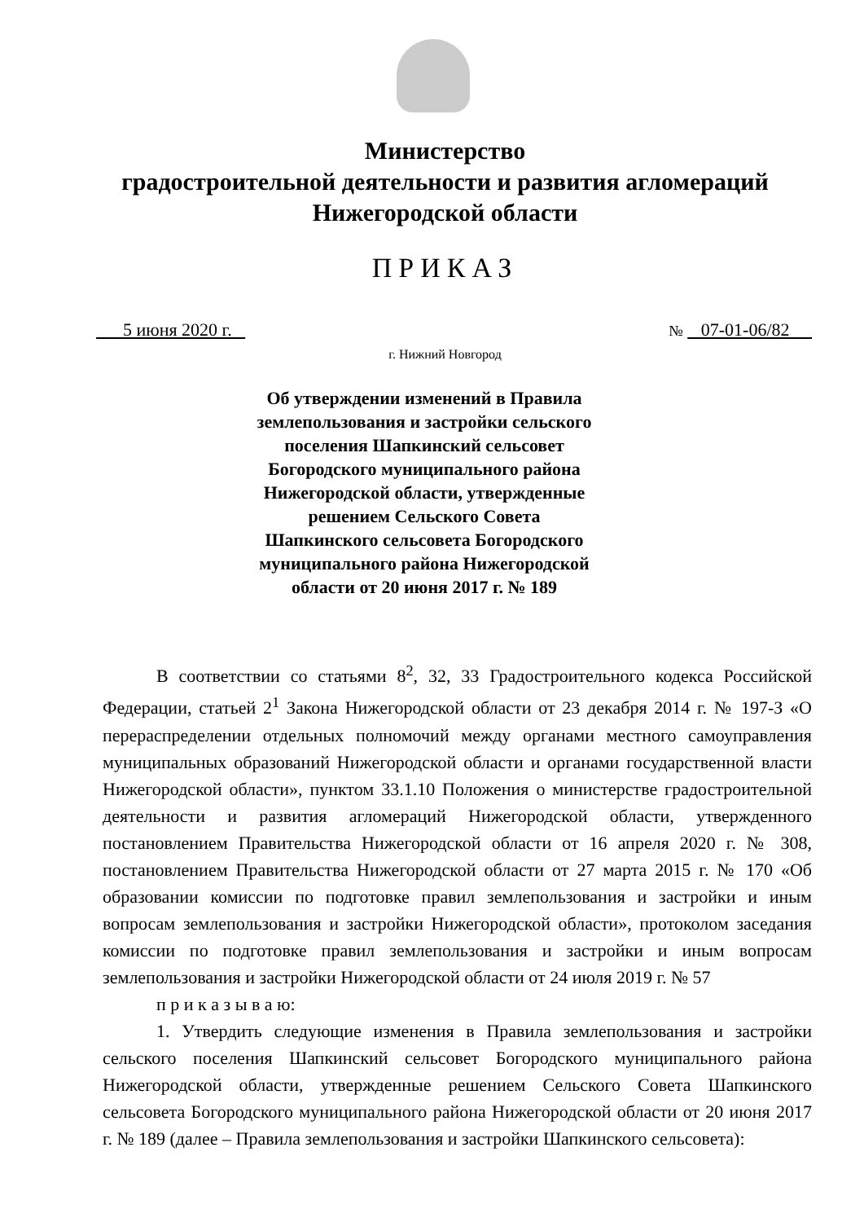Министерство
градостроительной деятельности и развития агломераций
Нижегородской области
ПРИКАЗ
5 июня 2020 г. № 07-01-06/82
г. Нижний Новгород
Об утверждении изменений в Правила землепользования и застройки сельского поселения Шапкинский сельсовет Богородского муниципального района Нижегородской области, утвержденные решением Сельского Совета Шапкинского сельсовета Богородского муниципального района Нижегородской области от 20 июня 2017 г. № 189
В соответствии со статьями 8<sup>2</sup>, 32, 33 Градостроительного кодекса Российской Федерации, статьей 2<sup>1</sup> Закона Нижегородской области от 23 декабря 2014 г. № 197-З «О перераспределении отдельных полномочий между органами местного самоуправления муниципальных образований Нижегородской области и органами государственной власти Нижегородской области», пунктом 33.1.10 Положения о министерстве градостроительной деятельности и развития агломераций Нижегородской области, утвержденного постановлением Правительства Нижегородской области от 16 апреля 2020 г. № 308, постановлением Правительства Нижегородской области от 27 марта 2015 г. № 170 «Об образовании комиссии по подготовке правил землепользования и застройки и иным вопросам землепользования и застройки Нижегородской области», протоколом заседания комиссии по подготовке правил землепользования и застройки и иным вопросам землепользования и застройки Нижегородской области от 24 июля 2019 г. № 57
п р и к а з ы в а ю:
1. Утвердить следующие изменения в Правила землепользования и застройки сельского поселения Шапкинский сельсовет Богородского муниципального района Нижегородской области, утвержденные решением Сельского Совета Шапкинского сельсовета Богородского муниципального района Нижегородской области от 20 июня 2017 г. № 189 (далее – Правила землепользования и застройки Шапкинского сельсовета):